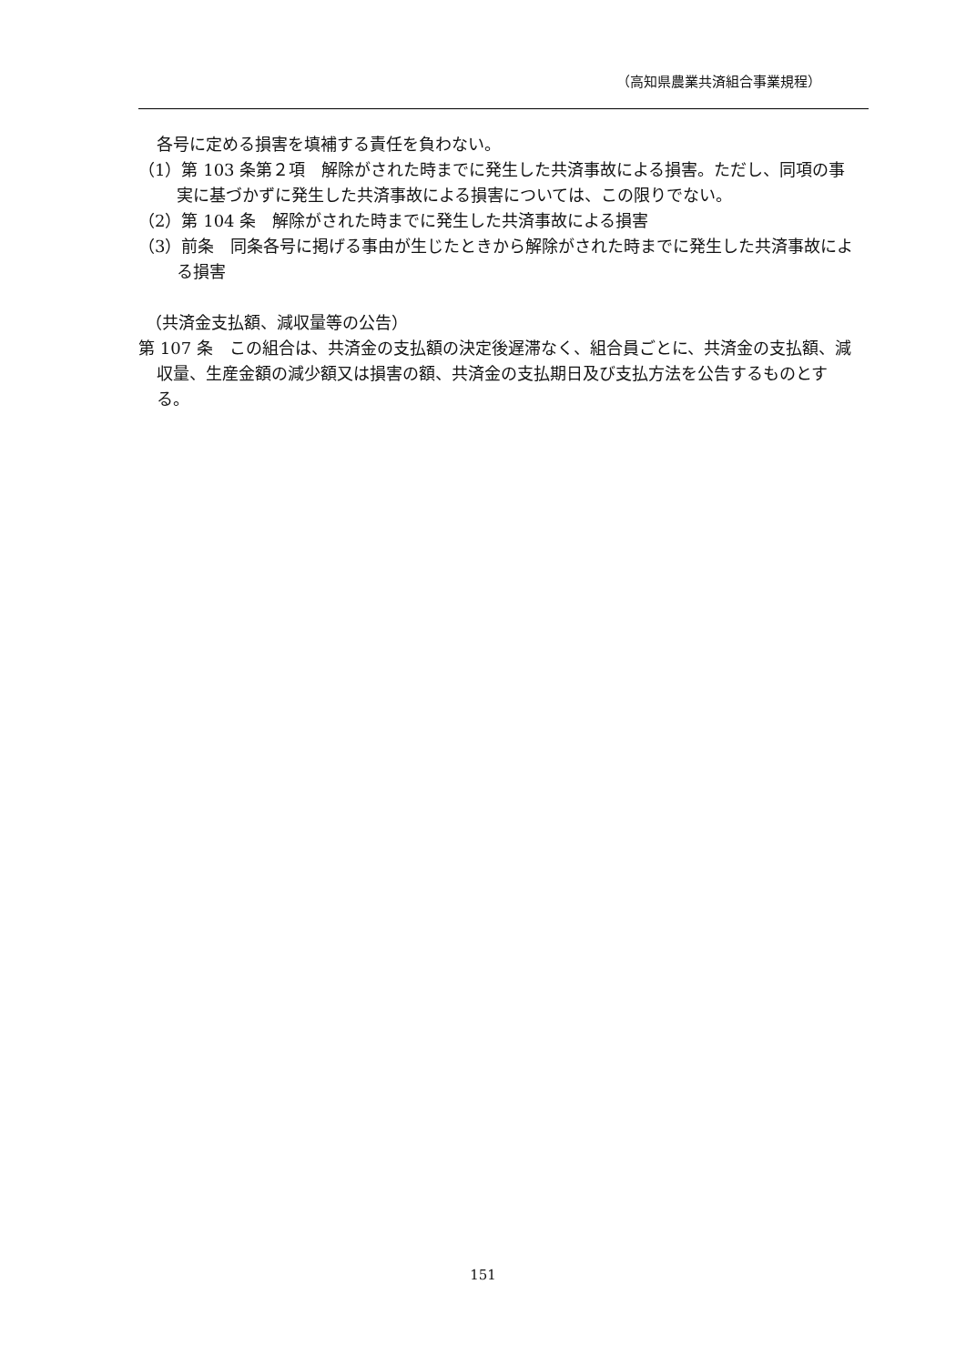（高知県農業共済組合事業規程）
各号に定める損害を填補する責任を負わない。
（1）第 103 条第２項　解除がされた時までに発生した共済事故による損害。ただし、同項の事実に基づかずに発生した共済事故による損害については、この限りでない。
（2）第 104 条　解除がされた時までに発生した共済事故による損害
（3）前条　同条各号に掲げる事由が生じたときから解除がされた時までに発生した共済事故による損害
（共済金支払額、減収量等の公告）
第 107 条　この組合は、共済金の支払額の決定後遅滞なく、組合員ごとに、共済金の支払額、減収量、生産金額の減少額又は損害の額、共済金の支払期日及び支払方法を公告するものとする。
151